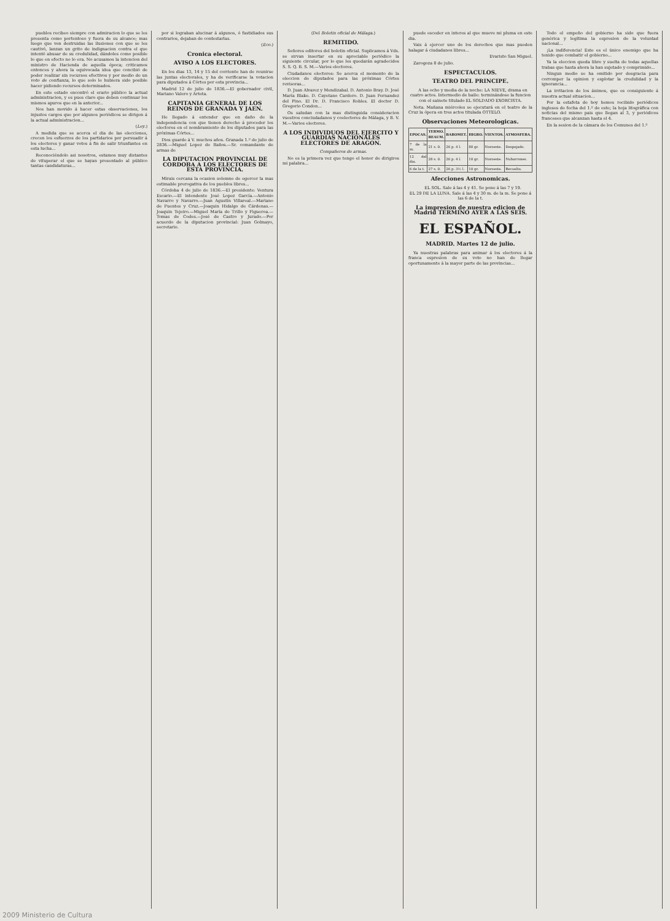pueblos recibeo siempre con admiracion lo que se les presenta como portentoso y fuera de su alcance; mas luego que ven destruidas las ilusiones con que se les cautivó, lanzan un grito de indignacion contra el que intentó abusar de su credulidad, dándoles como posible lo que en efecto no lo era. No acusamos la intencion del ministro de Hacienda de aquella época; criticamos entonces y ahora la equivocada idea que concibió de poder realizar sin recursos efectivos y por medio de un voto de confianza, lo que solo le hubiera sido posible hacer pidiendo recursos determinados.
En este estado encontró el erario público la actual administracion, y es pues claro que deben continuar los mismos apuros que en la anterior...
Nos han movido á hacer estas observaciones, los injustos cargos que por algunos periódicos se dirigen á la actual administracion...
(Ley.)
A medida que se acerca el dia de las elecciones, crecen los esfuerzos de los partidarios por persuadir á los electores y ganar votos á fin de salir triunfantes en esta lucha...
Reconociéndolo asi nosotros, estamos muy distantes de vituperar el que se hayan presentado al público tantas candidaturas...
por si lograban alucinar á algunos, ó fastidiados sus contrarios, dejaban de contestarlas.
(Eco.)
Cronica electoral.
AVISO A LOS ELECTORES.
En los dias 13, 14 y 15 del corriente han de reunirse las juntas electorales, y ha de verificarse la votacion para diputados á Córtes por esta provincia...
Madrid 12 de julio de 1836.—El gobernador civil, Mariano Valero y Arteta.
CAPITANIA GENERAL DE LOS REINOS DE GRANADA Y JAEN.
He llegado á entender que en daño de la independencia con que tienen derecho á proceder los electores en el nombramiento de los diputados para las próximas Córtes...
Dios guarde á V. muchos años. Granada 1.º de julio de 2836.—Miguel Lopez de Baños.—Sr. comandante de armas de
LA DIPUTACION PROVINCIAL DE CORDOBA A LOS ELECTORES DE ESTA PROVINCIA.
Mirais cercana la ocasion solemne de egercer la mas estimable prerogativa de los pueblos libres...
Córdoba 4 de julio de 1836.—El presidente: Ventura Escario.—El intendente José Lopez García.—Antonio Navarro y Navarro.—Juan Agustin Villareal.—Mariano de Fuentes y Cruz.—Joaquin Hidalgo de Cárdenas.—Joaquin Tejeiro.—Miguel María de Trillo y Figueroa.—Tomas de Codes.—José de Castro y Jurado.—Por acuerdo de la diputacion provincial: Juan Golmayo, secretario.
(Del Boletin oficial de Málaga.)
REMITIDO.
Señores editores del boletin oficial. Suplicamos á Vds. se sirvan insertar en su apreciable periódico la siguiente circular, por lo que les quedarán agradecidos S. S. Q. B. S. M.—Varios electores.
Ciudadanos electores: Se acerca el momento de la eleccion de diputados para las próximas Córtes revisoras...
D. Juan Alvarez y Mendizabal. D. Antonio Bray. D. José María Blake. D. Cayetano Cardero. D. Juan Fernandez del Pino. El Dr. D. Francisco Robles. El doctor D. Gregorio Condon...
Os saludan con la mas distinguida consideracion vuestros conciudadanos y coelectores de Málaga, y B. V. M.—Varios electores.
A LOS INDIVIDUOS DEL EJERCITO Y GUARDIAS NACIONALES ELECTORES DE ARAGON.
Compañeros de armas.
No es la primera vez que tengo el honor de dirigiros mi palabra...
puede esceder en interes al que mueve mi pluma en este dia.
Vais á ejercer uno de los derechos que mas pueden halagar á ciudadanos libres...
Evaristo San Miguel.
Zarogoza 8 de julio.
ESPECTACULOS.
TEATRO DEL PRINCIPE.
A las ocho y media de la noche: LA NIEVE, drama en cuatro actos. Intermedio de baile: terminándose la funcion con el sainete titulado EL SOLDADO EXORCISTA.
Nota. Mañana miércoles se ejecutará en el teatro de la Cruz la ópera en tres actos titulada OTTELO.
Observaciones Meteorologicas.
| EPOCAS. | TERMO. REAUM. | BAROMET. | HIGRO. | VIENTOS. | ATMOSFERA. |
| --- | --- | --- | --- | --- | --- |
| 7 de la m. | 21 s. 0. | 26 p. 4 l. | 80 gr. | Noroeste. | Despejado. |
| 12 del dia. | 28 s. 0. | 26 p. 4 l. | 10 gr. | Noroeste. | Nubarrones. |
| 6 de la t. | 27 s. 0. | 26 p. 3½ l. | 10 gr. | Noroeste. | Revuelto. |
Afecciones Astronomicas.
EL SOL. Sale á las 4 y 41. Se pone á las 7 y 19.
EL 29 DE LA LUNA. Sale á las 4 y 30 m. de la m. Se pone á las 6 de la t.
La impresion de nuestra edicion de Madrid TERMINÓ AYER A LAS SEIS.
EL ESPAÑOL.
MADRID. Martes 12 de julio.
Ya nuestras palabras para animar á los electores á la franca espresion de su voto no han de llegar oportunamente á la mayor parte de las provincias...
Todo el empeño del gobierno ha sido que fuera genérica y legítima la espresion de la voluntad nacional...
¡La indiferencia! Este es el único enemigo que ha tenido que combatir el gobierno...
Ya la eleccion queda libre y suelta de todas aquellas trabas que hasta ahora la han sujetado y comprimido...
Ningun medio se ha omitido por desgracia para corromper la opinion y esplotar la credulidad y la ignorancia...
La irritacion de los ánimos, que es consiguiente á nuestra actual situacion...
Por la estafeta de hoy hemos recibido periódicos ingleses de fecha del 1.º de este; la hoja litográfica con noticias del mismo pais que llegan al 3, y periódicos franceses que alcanzan hasta el 4.
En la sesion de la cámara de los Comunes del 1.º
2009 Ministerio de Cultura